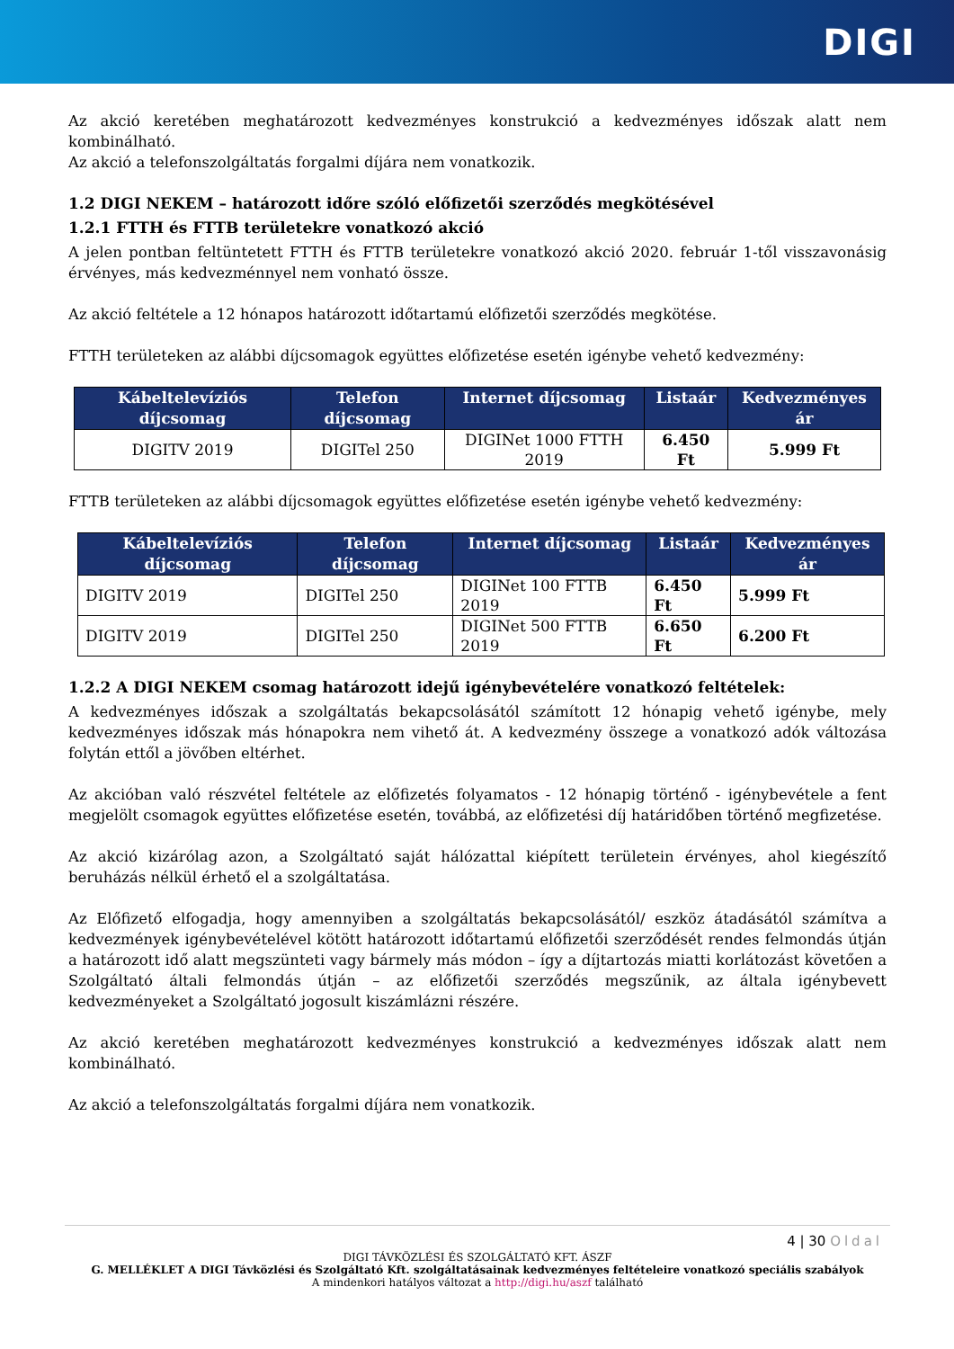DIGI
Az akció keretében meghatározott kedvezményes konstrukció a kedvezményes időszak alatt nem kombinálható.
Az akció a telefonszolgáltatás forgalmi díjára nem vonatkozik.
1.2 DIGI NEKEM – határozott időre szóló előfizetői szerződés megkötésével
1.2.1 FTTH és FTTB területekre vonatkozó akció
A jelen pontban feltüntetett FTTH és FTTB területekre vonatkozó akció 2020. február 1-től visszavonásig érvényes, más kedvezménnyel nem vonható össze.
Az akció feltétele a 12 hónapos határozott időtartamú előfizetői szerződés megkötése.
FTTH területeken az alábbi díjcsomagok együttes előfizetése esetén igénybe vehető kedvezmény:
| Kábeltelevíziós díjcsomag | Telefon díjcsomag | Internet díjcsomag | Listaár | Kedvezményes ár |
| --- | --- | --- | --- | --- |
| DIGITV 2019 | DIGITel 250 | DIGINet 1000 FTTH 2019 | 6.450 Ft | 5.999 Ft |
FTTB területeken az alábbi díjcsomagok együttes előfizetése esetén igénybe vehető kedvezmény:
| Kábeltelevíziós díjcsomag | Telefon díjcsomag | Internet díjcsomag | Listaár | Kedvezményes ár |
| --- | --- | --- | --- | --- |
| DIGITV 2019 | DIGITel 250 | DIGINet 100 FTTB 2019 | 6.450 Ft | 5.999 Ft |
| DIGITV 2019 | DIGITel 250 | DIGINet 500 FTTB 2019 | 6.650 Ft | 6.200 Ft |
1.2.2 A DIGI NEKEM csomag határozott idejű igénybevételére vonatkozó feltételek:
A kedvezményes időszak a szolgáltatás bekapcsolásától számított 12 hónapig vehető igénybe, mely kedvezményes időszak más hónapokra nem vihető át. A kedvezmény összege a vonatkozó adók változása folytán ettől a jövőben eltérhet.
Az akcióban való részvétel feltétele az előfizetés folyamatos - 12 hónapig történő - igénybevétele a fent megjelölt csomagok együttes előfizetése esetén, továbbá, az előfizetési díj határidőben történő megfizetése.
Az akció kizárólag azon, a Szolgáltató saját hálózattal kiépített területein érvényes, ahol kiegészítő beruházás nélkül érhető el a szolgáltatása.
Az Előfizető elfogadja, hogy amennyiben a szolgáltatás bekapcsolásától/ eszköz átadásától számítva a kedvezmények igénybevételével kötött határozott időtartamú előfizetői szerződését rendes felmondás útján a határozott idő alatt megszünteti vagy bármely más módon – így a díjtartozás miatti korlátozást követően a Szolgáltató általi felmondás útján – az előfizetői szerződés megszűnik, az általa igénybevett kedvezményeket a Szolgáltató jogosult kiszámlázni részére.
Az akció keretében meghatározott kedvezményes konstrukció a kedvezményes időszak alatt nem kombinálható.
Az akció a telefonszolgáltatás forgalmi díjára nem vonatkozik.
4 | 30 Oldal
DIGI TÁVKÖZLÉSI ÉS SZOLGÁLTATÓ KFT. ÁSZF
G. MELLÉKLET A DIGI Távközlési és Szolgáltató Kft. szolgáltatásainak kedvezményes feltételeire vonatkozó speciális szabályok
A mindenkori hatályos változat a http://digi.hu/aszf található